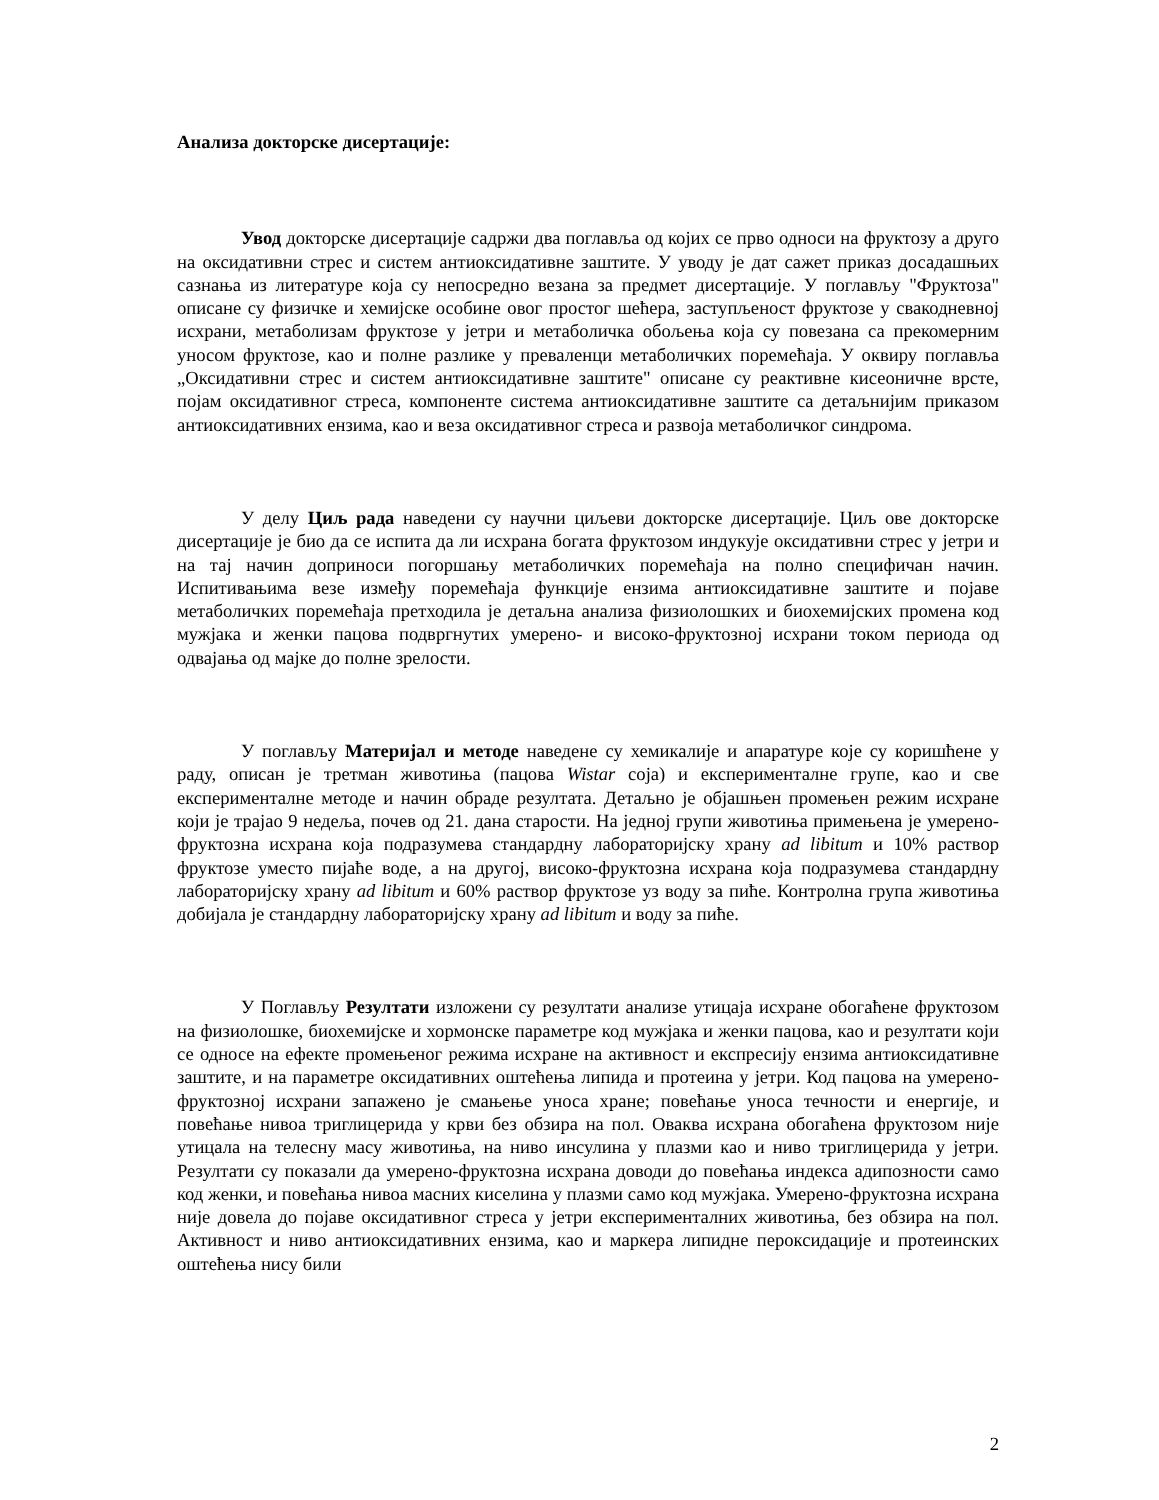Анализа докторске дисертације:
Увод докторске дисертације садржи два поглавља од којих се прво односи на фруктозу а друго на оксидативни стрес и систем антиоксидативне заштите. У уводу је дат сажет приказ досадашњих сазнања из литературе која су непосредно везана за предмет дисертације. У поглављу "Фруктоза" описане су физичке и хемијске особине овог простог шећера, заступљеност фруктозе у свакодневној исхрани, метаболизам фруктозе у јетри и метаболичка обољења која су повезана са прекомерним уносом фруктозе, као и полне разлике у преваленци метаболичких поремећаја. У оквиру поглавља „Оксидативни стрес и систем антиоксидативне заштите" описане су реактивне кисеоничне врсте, појам оксидативног стреса, компоненте система антиоксидативне заштите са детаљнијим приказом антиоксидативних ензима, као и веза оксидативног стреса и развоја метаболичког синдрома.
У делу Циљ рада наведени су научни циљеви докторске дисертације. Циљ ове докторске дисертације је био да се испита да ли исхрана богата фруктозом индукује оксидативни стрес у јетри и на тај начин доприноси погоршању метаболичких поремећаја на полно специфичан начин. Испитивањима везе између поремећаја функције ензима антиоксидативне заштите и појаве метаболичких поремећаја претходила је детаљна анализа физиолошких и биохемијских промена код мужјака и женки пацова подвргнутих умерено- и високо-фруктозној исхрани током периода од одвајања од мајке до полне зрелости.
У поглављу Материјал и методе наведене су хемикалије и апаратуре које су коришћене у раду, описан је третман животиња (пацова Wistar соја) и експерименталне групе, као и све експерименталне методе и начин обраде резултата. Детаљно је објашњен промењен режим исхране који је трајао 9 недеља, почев од 21. дана старости. На једној групи животиња примењена је умерено-фруктозна исхрана која подразумева стандардну лабораторијску храну ad libitum и 10% раствор фруктозе уместо пијаће воде, а на другој, високо-фруктозна исхрана која подразумева стандардну лабораторијску храну ad libitum и 60% раствор фруктозе уз воду за пиће. Контролна група животиња добијала је стандардну лабораторијску храну ad libitum и воду за пиће.
У Поглављу Резултати изложени су резултати анализе утицаја исхране обогаћене фруктозом на физиолошке, биохемијске и хормонске параметре код мужјака и женки пацова, као и резултати који се односе на ефекте промењеног режима исхране на активност и експресију ензима антиоксидативне заштите, и на параметре оксидативних оштећења липида и протеина у јетри. Код пацова на умерено-фруктозној исхрани запажено је смањење уноса хране; повећање уноса течности и енергије, и повећање нивоа триглицерида у крви без обзира на пол. Оваква исхрана обогаћена фруктозом није утицала на телесну масу животиња, на ниво инсулина у плазми као и ниво триглицерида у јетри. Резултати су показали да умерено-фруктозна исхрана доводи до повећања индекса адипозности само код женки, и повећања нивоа масних киселина у плазми само код мужјака. Умерено-фруктозна исхрана није довела до појаве оксидативног стреса у јетри експерименталних животиња, без обзира на пол. Активност и ниво антиоксидативних ензима, као и маркера липидне пероксидације и протеинских оштећења нису били
2